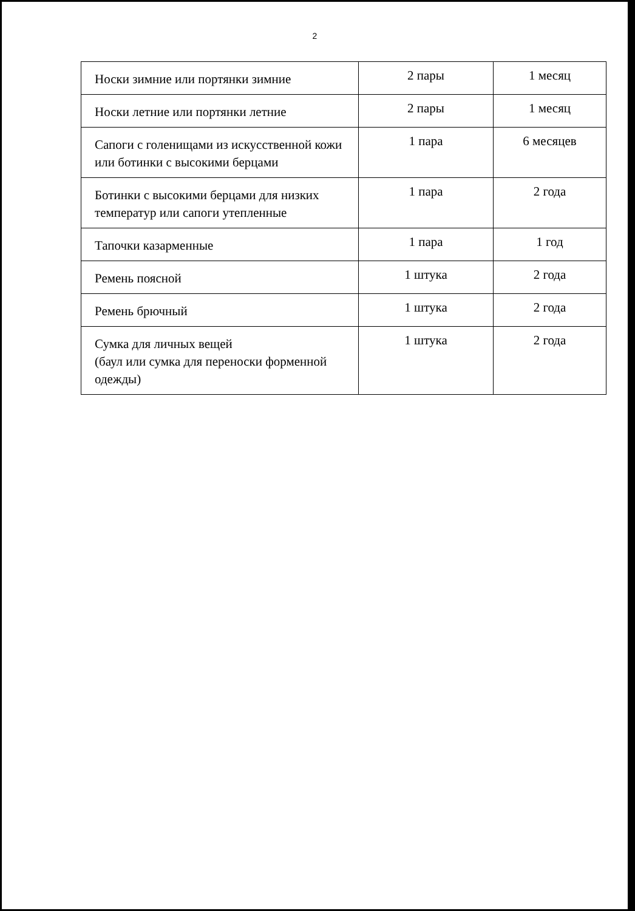2
| Носки зимние или портянки зимние | 2 пары | 1 месяц |
| Носки летние или портянки летние | 2 пары | 1 месяц |
| Сапоги с голенищами из искусственной кожи или ботинки с высокими берцами | 1 пара | 6 месяцев |
| Ботинки с высокими берцами для низких температур или сапоги утепленные | 1 пара | 2 года |
| Тапочки казарменные | 1 пара | 1 год |
| Ремень поясной | 1 штука | 2 года |
| Ремень брючный | 1 штука | 2 года |
| Сумка для личных вещей (баул или сумка для переноски форменной одежды) | 1 штука | 2 года |